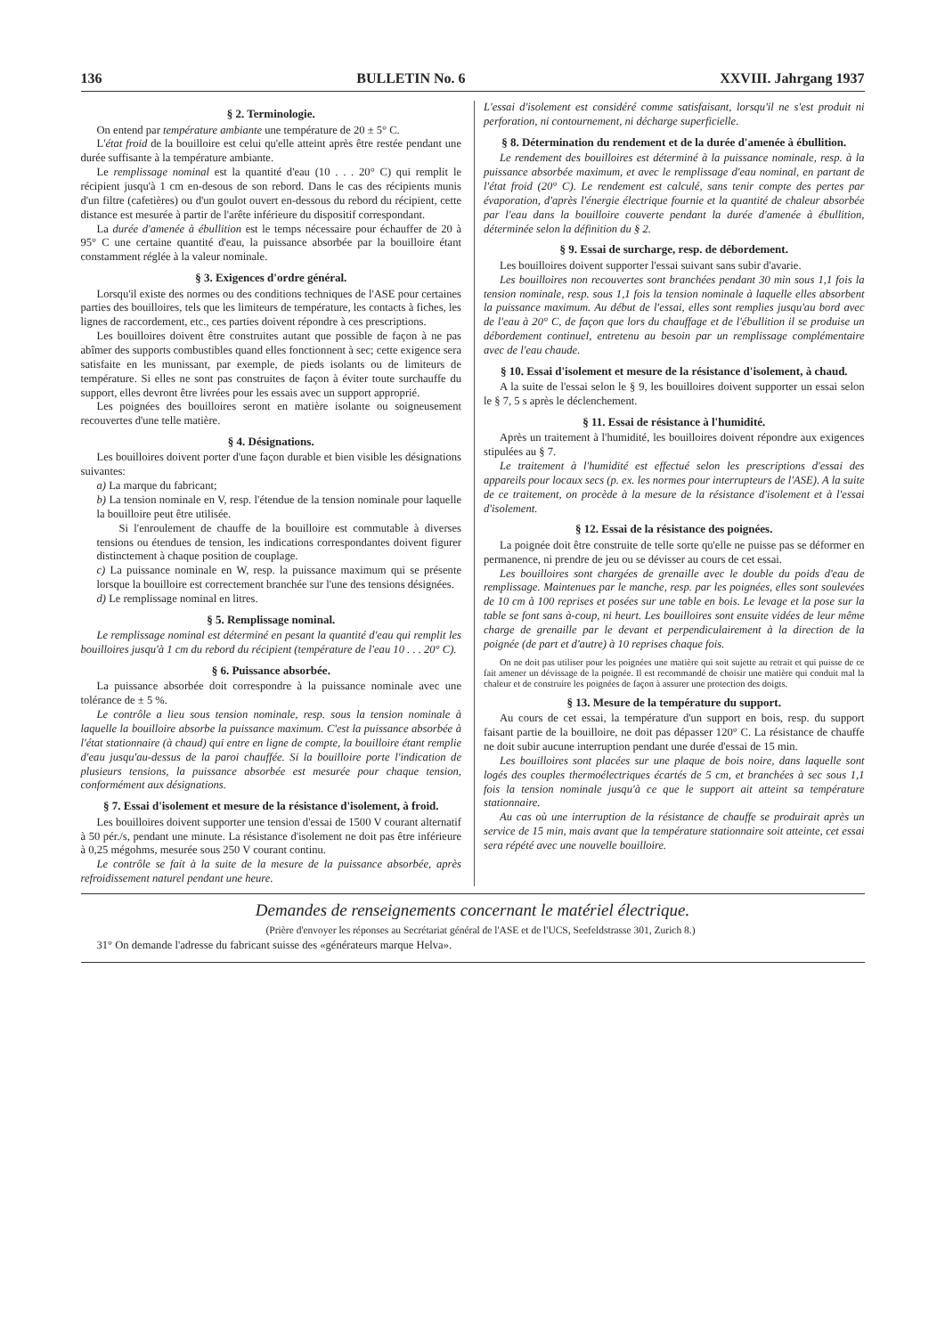136 BULLETIN No. 6 XXVIII. Jahrgang 1937
§ 2. Terminologie.
On entend par température ambiante une température de 20 ± 5° C.
L'état froid de la bouilloire est celui qu'elle atteint après être restée pendant une durée suffisante à la température ambiante.
Le remplissage nominal est la quantité d'eau (10 . . . 20° C) qui remplit le récipient jusqu'à 1 cm en-desous de son rebord. Dans le cas des récipients munis d'un filtre (cafetières) ou d'un goulot ouvert en-dessous du rebord du récipient, cette distance est mesurée à partir de l'arête inférieure du dispositif correspondant.
La durée d'amenée à ébullition est le temps nécessaire pour échauffer de 20 à 95° C une certaine quantité d'eau, la puissance absorbée par la bouilloire étant constamment réglée à la valeur nominale.
§ 3. Exigences d'ordre général.
Lorsqu'il existe des normes ou des conditions techniques de l'ASE pour certaines parties des bouilloires, tels que les limiteurs de température, les contacts à fiches, les lignes de raccordement, etc., ces parties doivent répondre à ces prescriptions.
Les bouilloires doivent être construites autant que possible de façon à ne pas abîmer des supports combustibles quand elles fonctionnent à sec; cette exigence sera satisfaite en les munissant, par exemple, de pieds isolants ou de limiteurs de température. Si elles ne sont pas construites de façon à éviter toute surchauffe du support, elles devront être livrées pour les essais avec un support approprié.
Les poignées des bouilloires seront en matière isolante ou soigneusement recouvertes d'une telle matière.
§ 4. Désignations.
Les bouilloires doivent porter d'une façon durable et bien visible les désignations suivantes:
a) La marque du fabricant;
b) La tension nominale en V, resp. l'étendue de la tension nominale pour laquelle la bouilloire peut être utilisée.
Si l'enroulement de chauffe de la bouilloire est commutable à diverses tensions ou étendues de tension, les indications correspondantes doivent figurer distinctement à chaque position de couplage.
c) La puissance nominale en W, resp. la puissance maximum qui se présente lorsque la bouilloire est correctement branchée sur l'une des tensions désignées.
d) Le remplissage nominal en litres.
§ 5. Remplissage nominal.
Le remplissage nominal est déterminé en pesant la quantité d'eau qui remplit les bouilloires jusqu'à 1 cm du rebord du récipient (température de l'eau 10 . . . 20° C).
§ 6. Puissance absorbée.
La puissance absorbée doit correspondre à la puissance nominale avec une tolérance de ± 5 %.
Le contrôle a lieu sous tension nominale, resp. sous la tension nominale à laquelle la bouilloire absorbe la puissance maximum. C'est la puissance absorbée à l'état stationnaire (à chaud) qui entre en ligne de compte, la bouilloire étant remplie d'eau jusqu'au-dessus de la paroi chauffée. Si la bouilloire porte l'indication de plusieurs tensions, la puissance absorbée est mesurée pour chaque tension, conformément aux désignations.
§ 7. Essai d'isolement et mesure de la résistance d'isolement, à froid.
Les bouilloires doivent supporter une tension d'essai de 1500 V courant alternatif à 50 pér./s, pendant une minute. La résistance d'isolement ne doit pas être inférieure à 0,25 mégohms, mesurée sous 250 V courant continu.
Le contrôle se fait à la suite de la mesure de la puissance absorbée, après refroidissement naturel pendant une heure.
L'essai d'isolement est considéré comme satisfaisant, lorsqu'il ne s'est produit ni perforation, ni contournement, ni décharge superficielle.
§ 8. Détermination du rendement et de la durée d'amenée à ébullition.
Le rendement des bouilloires est déterminé à la puissance nominale, resp. à la puissance absorbée maximum, et avec le remplissage d'eau nominal, en partant de l'état froid (20° C). Le rendement est calculé, sans tenir compte des pertes par évaporation, d'après l'énergie électrique fournie et la quantité de chaleur absorbée par l'eau dans la bouilloire couverte pendant la durée d'amenée à ébullition, déterminée selon la définition du § 2.
§ 9. Essai de surcharge, resp. de débordement.
Les bouilloires doivent supporter l'essai suivant sans subir d'avarie.
Les bouilloires non recouvertes sont branchées pendant 30 min sous 1,1 fois la tension nominale, resp. sous 1,1 fois la tension nominale à laquelle elles absorbent la puissance maximum. Au début de l'essai, elles sont remplies jusqu'au bord avec de l'eau à 20° C, de façon que lors du chauffage et de l'ébullition il se produise un débordement continuel, entretenu au besoin par un remplissage complémentaire avec de l'eau chaude.
§ 10. Essai d'isolement et mesure de la résistance d'isolement, à chaud.
A la suite de l'essai selon le § 9, les bouilloires doivent supporter un essai selon le § 7, 5 s après le déclenchement.
§ 11. Essai de résistance à l'humidité.
Après un traitement à l'humidité, les bouilloires doivent répondre aux exigences stipulées au § 7.
Le traitement à l'humidité est effectué selon les prescriptions d'essai des appareils pour locaux secs (p. ex. les normes pour interrupteurs de l'ASE). A la suite de ce traitement, on procède à la mesure de la résistance d'isolement et à l'essai d'isolement.
§ 12. Essai de la résistance des poignées.
La poignée doit être construite de telle sorte qu'elle ne puisse pas se déformer en permanence, ni prendre de jeu ou se dévisser au cours de cet essai.
Les bouilloires sont chargées de grenaille avec le double du poids d'eau de remplissage. Maintenues par le manche, resp. par les poignées, elles sont soulevées de 10 cm à 100 reprises et posées sur une table en bois. Le levage et la pose sur la table se font sans à-coup, ni heurt. Les bouilloires sont ensuite vidées de leur même charge de grenaille par le devant et perpendiculairement à la direction de la poignée (de part et d'autre) à 10 reprises chaque fois.
On ne doit pas utiliser pour les poignées une matière qui soit sujette au retrait et qui puisse de ce fait amener un dévissage de la poignée. Il est recommandé de choisir une matière qui conduit mal la chaleur et de construire les poignées de façon à assurer une protection des doigts.
§ 13. Mesure de la température du support.
Au cours de cet essai, la température d'un support en bois, resp. du support faisant partie de la bouilloire, ne doit pas dépasser 120° C. La résistance de chauffe ne doit subir aucune interruption pendant une durée d'essai de 15 min.
Les bouilloires sont placées sur une plaque de bois noire, dans laquelle sont logés des couples thermoélectriques écartés de 5 cm, et branchées à sec sous 1,1 fois la tension nominale jusqu'à ce que le support ait atteint sa température stationnaire.
Au cas où une interruption de la résistance de chauffe se produirait après un service de 15 min, mais avant que la température stationnaire soit atteinte, cet essai sera répété avec une nouvelle bouilloire.
Demandes de renseignements concernant le matériel électrique.
(Prière d'envoyer les réponses au Secrétariat général de l'ASE et de l'UCS, Seefeldstrasse 301, Zurich 8.)
31° On demande l'adresse du fabricant suisse des «générateurs marque Helva».